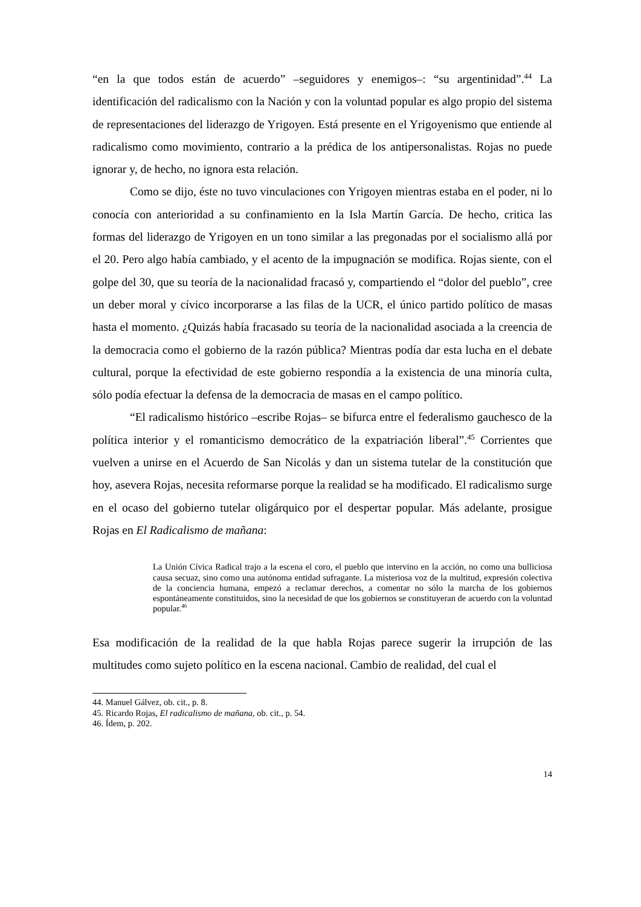“en la que todos están de acuerdo” –seguidores y enemigos–: “su argentinidad”.<sup>44</sup> La identificación del radicalismo con la Nación y con la voluntad popular es algo propio del sistema de representaciones del liderazgo de Yrigoyen. Está presente en el Yrigoyenismo que entiende al radicalismo como movimiento, contrario a la prédica de los antipersonalistas. Rojas no puede ignorar y, de hecho, no ignora esta relación.
Como se dijo, éste no tuvo vinculaciones con Yrigoyen mientras estaba en el poder, ni lo conocía con anterioridad a su confinamiento en la Isla Martín García. De hecho, critica las formas del liderazgo de Yrigoyen en un tono similar a las pregonadas por el socialismo allá por el 20. Pero algo había cambiado, y el acento de la impugnación se modifica. Rojas siente, con el golpe del 30, que su teoría de la nacionalidad fracasó y, compartiendo el “dolor del pueblo”, cree un deber moral y cívico incorporarse a las filas de la UCR, el único partido político de masas hasta el momento. ¿Quizás había fracasado su teoría de la nacionalidad asociada a la creencia de la democracia como el gobierno de la razón pública? Mientras podía dar esta lucha en el debate cultural, porque la efectividad de este gobierno respondía a la existencia de una minoría culta, sólo podía efectuar la defensa de la democracia de masas en el campo político.
“El radicalismo histórico –escribe Rojas– se bifurca entre el federalismo gauchesco de la política interior y el romanticismo democrático de la expatriación liberal”.<sup>45</sup> Corrientes que vuelven a unirse en el Acuerdo de San Nicolás y dan un sistema tutelar de la constitución que hoy, asevera Rojas, necesita reformarse porque la realidad se ha modificado. El radicalismo surge en el ocaso del gobierno tutelar oligárquico por el despertar popular. Más adelante, prosigue Rojas en El Radicalismo de mañana:
La Unión Cívica Radical trajo a la escena el coro, el pueblo que intervino en la acción, no como una bulliciosa causa secuaz, sino como una autónoma entidad sufragante. La misteriosa voz de la multitud, expresión colectiva de la conciencia humana, empezó a reclamar derechos, a comentar no sólo la marcha de los gobiernos espontáneamente constituidos, sino la necesidad de que los gobiernos se constituyeran de acuerdo con la voluntad popular.<sup>46</sup>
Esa modificación de la realidad de la que habla Rojas parece sugerir la irrupción de las multitudes como sujeto político en la escena nacional. Cambio de realidad, del cual el
44. Manuel Gálvez, ob. cit., p. 8.
45. Ricardo Rojas, El radicalismo de mañana, ob. cit., p. 54.
46. Ídem, p. 202.
14